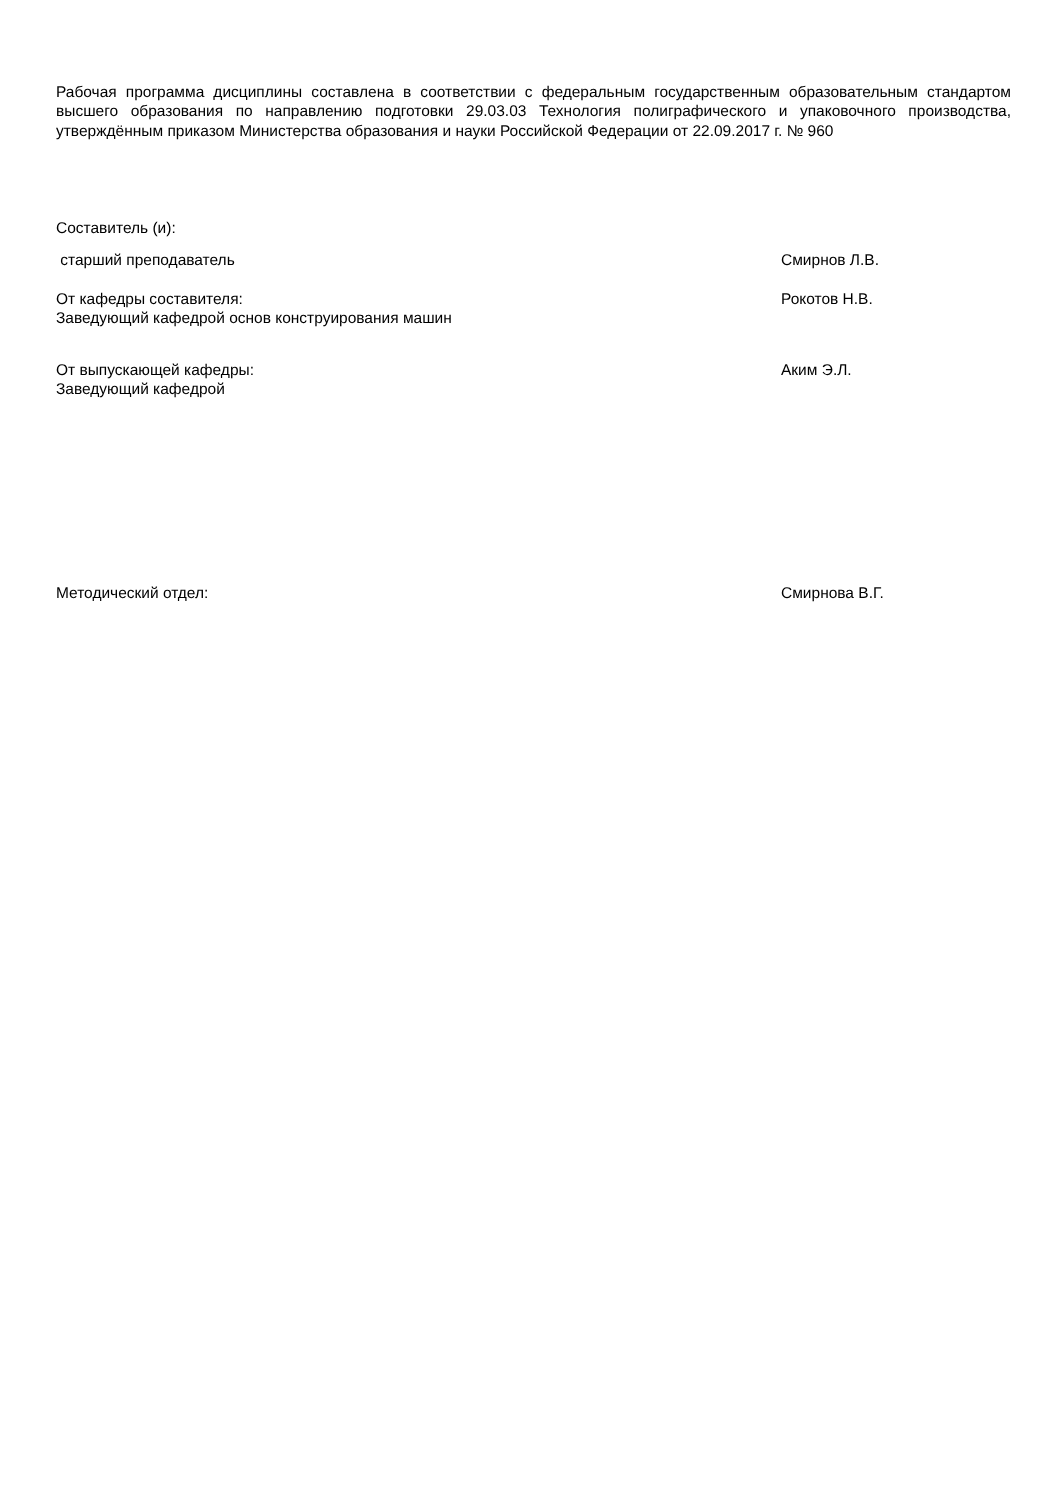Рабочая программа дисциплины составлена в соответствии с федеральным государственным образовательным стандартом высшего образования по направлению подготовки 29.03.03 Технология полиграфического и упаковочного производства, утверждённым приказом Министерства образования и науки Российской Федерации от 22.09.2017 г. № 960
Составитель (и):
старший преподаватель Смирнов Л.В.
От кафедры составителя:
Заведующий кафедрой основ конструирования машин
Рокотов Н.В.
От выпускающей кафедры:
Заведующий кафедрой
Аким Э.Л.
Методический отдел: Смирнова В.Г.